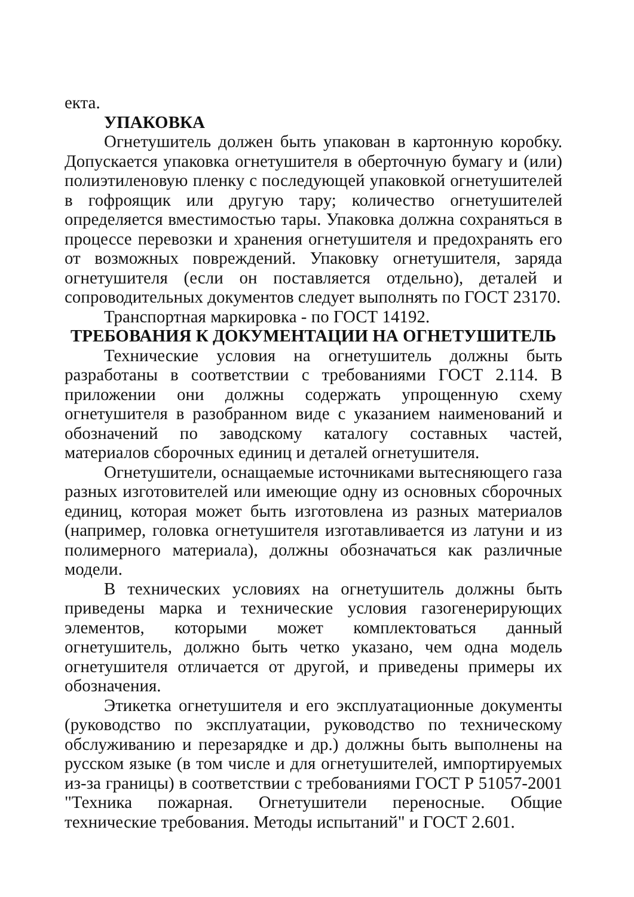екта.
УПАКОВКА
Огнетушитель должен быть упакован в картонную коробку. Допускается упаковка огнетушителя в оберточную бумагу и (или) полиэтиленовую пленку с последующей упаковкой огнетушителей в гофроящик или другую тару; количество огнетушителей определяется вместимостью тары. Упаковка должна сохраняться в процессе перевозки и хранения огнетушителя и предохранять его от возможных повреждений. Упаковку огнетушителя, заряда огнетушителя (если он поставляется отдельно), деталей и сопроводительных документов следует выполнять по ГОСТ 23170.
Транспортная маркировка - по ГОСТ 14192.
ТРЕБОВАНИЯ К ДОКУМЕНТАЦИИ НА ОГНЕТУШИТЕЛЬ
Технические условия на огнетушитель должны быть разработаны в соответствии с требованиями ГОСТ 2.114. В приложении они должны содержать упрощенную схему огнетушителя в разобранном виде с указанием наименований и обозначений по заводскому каталогу составных частей, материалов сборочных единиц и деталей огнетушителя.
Огнетушители, оснащаемые источниками вытесняющего газа разных изготовителей или имеющие одну из основных сборочных единиц, которая может быть изготовлена из разных материалов (например, головка огнетушителя изготавливается из латуни и из полимерного материала), должны обозначаться как различные модели.
В технических условиях на огнетушитель должны быть приведены марка и технические условия газогенерирующих элементов, которыми может комплектоваться данный огнетушитель, должно быть четко указано, чем одна модель огнетушителя отличается от другой, и приведены примеры их обозначения.
Этикетка огнетушителя и его эксплуатационные документы (руководство по эксплуатации, руководство по техническому обслуживанию и перезарядке и др.) должны быть выполнены на русском языке (в том числе и для огнетушителей, импортируемых из-за границы) в соответствии с требованиями ГОСТ Р 51057-2001 "Техника пожарная. Огнетушители переносные. Общие технические требования. Методы испытаний" и ГОСТ 2.601.